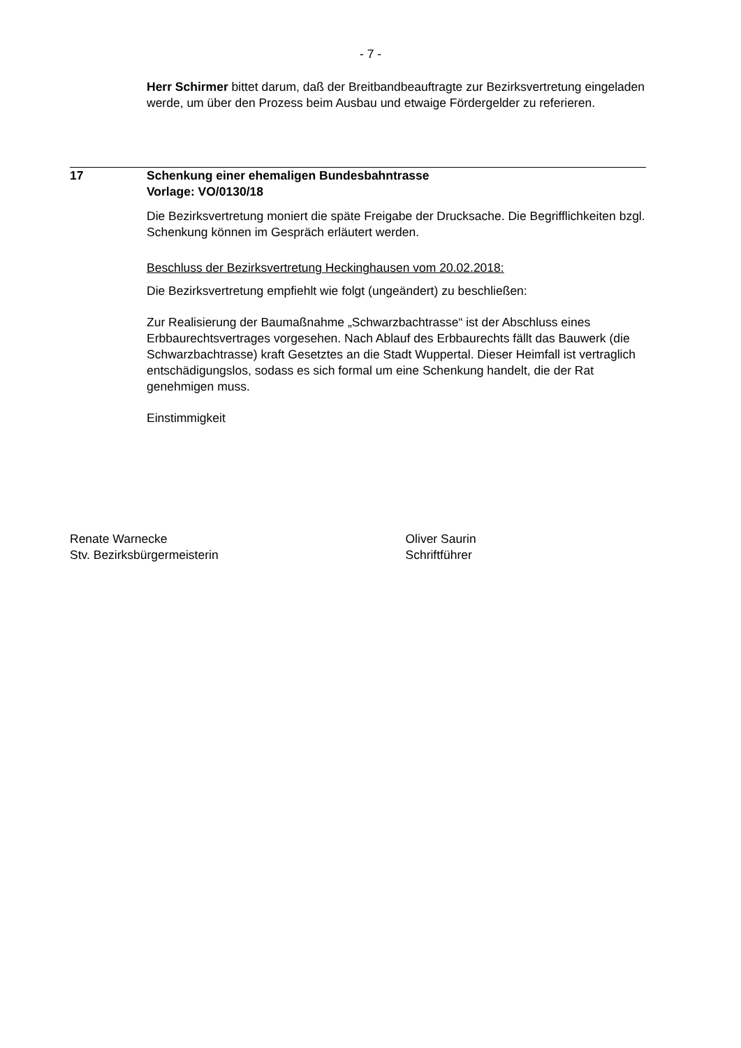- 7 -
Herr Schirmer bittet darum, daß der Breitbandbeauftragte zur Bezirksvertretung eingeladen werde, um über den Prozess beim Ausbau und etwaige Fördergelder zu referieren.
17 Schenkung einer ehemaligen Bundesbahntrasse
Vorlage: VO/0130/18
Die Bezirksvertretung moniert die späte Freigabe der Drucksache. Die Begrifflichkeiten bzgl. Schenkung können im Gespräch erläutert werden.
Beschluss der Bezirksvertretung Heckinghausen vom 20.02.2018:
Die Bezirksvertretung empfiehlt wie folgt (ungeändert) zu beschließen:
Zur Realisierung der Baumaßnahme „Schwarzbachtrasse“ ist der Abschluss eines Erbbaurechtsvertrages vorgesehen. Nach Ablauf des Erbbaurechts fällt das Bauwerk (die Schwarzbachtrasse) kraft Gesetztes an die Stadt Wuppertal. Dieser Heimfall ist vertraglich entschädigungslos, sodass es sich formal um eine Schenkung handelt, die der Rat genehmigen muss.
Einstimmigkeit
Renate Warnecke
Stv. Bezirksbürgermeisterin
Oliver Saurin
Schriftführer